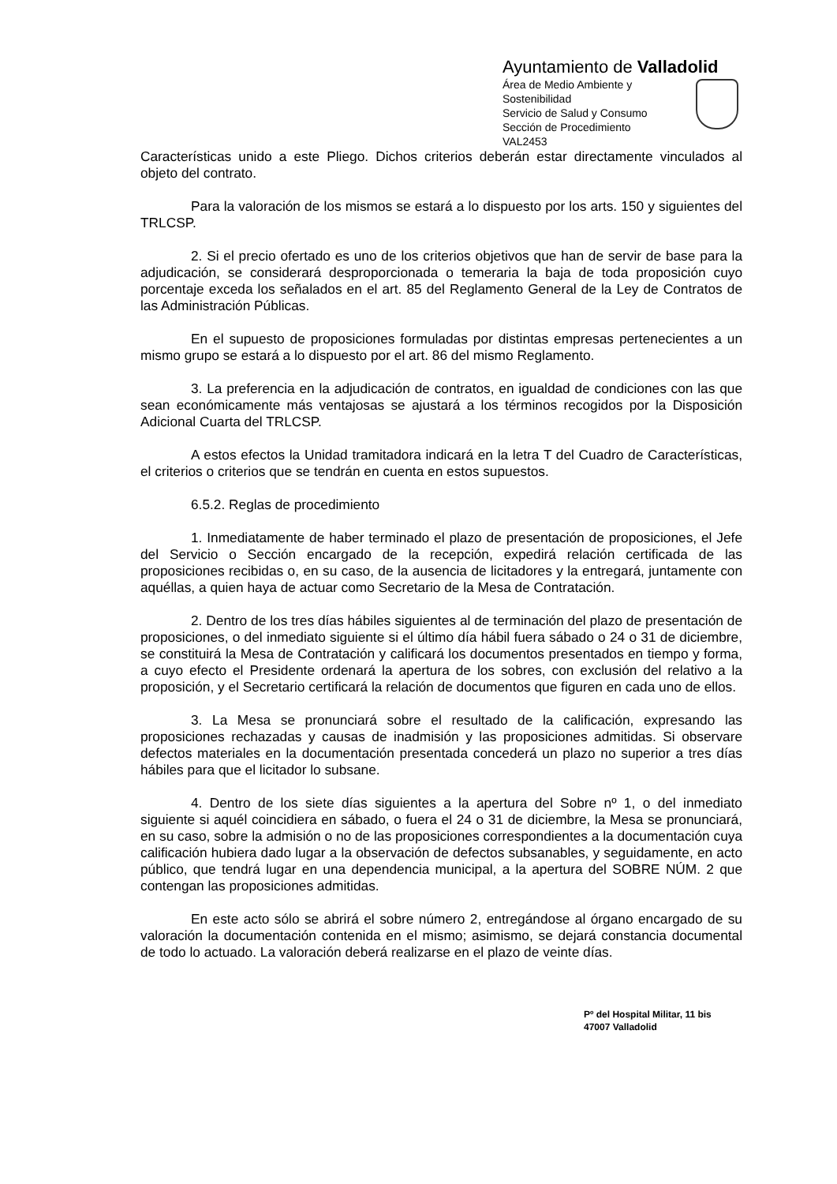Ayuntamiento de Valladolid
Área de Medio Ambiente y Sostenibilidad
Servicio de Salud y Consumo
Sección de Procedimiento
VAL2453
Características unido a este Pliego. Dichos criterios deberán estar directamente vinculados al objeto del contrato.
Para la valoración de los mismos se estará a lo dispuesto por los arts. 150 y siguientes del TRLCSP.
2. Si el precio ofertado es uno de los criterios objetivos que han de servir de base para la adjudicación, se considerará desproporcionada o temeraria la baja de toda proposición cuyo porcentaje exceda los señalados en el art. 85 del Reglamento General de la Ley de Contratos de las Administración Públicas.
En el supuesto de proposiciones formuladas por distintas empresas pertenecientes a un mismo grupo se estará a lo dispuesto por el art. 86 del mismo Reglamento.
3. La preferencia en la adjudicación de contratos, en igualdad de condiciones con las que sean económicamente más ventajosas se ajustará a los términos recogidos por la Disposición Adicional Cuarta del TRLCSP.
A estos efectos la Unidad tramitadora indicará en la letra T del Cuadro de Características, el criterios o criterios que se tendrán en cuenta en estos supuestos.
6.5.2. Reglas de procedimiento
1. Inmediatamente de haber terminado el plazo de presentación de proposiciones, el Jefe del Servicio o Sección encargado de la recepción, expedirá relación certificada de las proposiciones recibidas o, en su caso, de la ausencia de licitadores y la entregará, juntamente con aquéllas, a quien haya de actuar como Secretario de la Mesa de Contratación.
2. Dentro de los tres días hábiles siguientes al de terminación del plazo de presentación de proposiciones, o del inmediato siguiente si el último día hábil fuera sábado o 24 o 31 de diciembre, se constituirá la Mesa de Contratación y calificará los documentos presentados en tiempo y forma, a cuyo efecto el Presidente ordenará la apertura de los sobres, con exclusión del relativo a la proposición, y el Secretario certificará la relación de documentos que figuren en cada uno de ellos.
3. La Mesa se pronunciará sobre el resultado de la calificación, expresando las proposiciones rechazadas y causas de inadmisión y las proposiciones admitidas. Si observare defectos materiales en la documentación presentada concederá un plazo no superior a tres días hábiles para que el licitador lo subsane.
4. Dentro de los siete días siguientes a la apertura del Sobre nº 1, o del inmediato siguiente si aquél coincidiera en sábado, o fuera el 24 o 31 de diciembre, la Mesa se pronunciará, en su caso, sobre la admisión o no de las proposiciones correspondientes a la documentación cuya calificación hubiera dado lugar a la observación de defectos subsanables, y seguidamente, en acto público, que tendrá lugar en una dependencia municipal, a la apertura del SOBRE NÚM. 2 que contengan las proposiciones admitidas.
En este acto sólo se abrirá el sobre número 2, entregándose al órgano encargado de su valoración la documentación contenida en el mismo; asimismo, se dejará constancia documental de todo lo actuado. La valoración deberá realizarse en el plazo de veinte días.
Pº del Hospital Militar, 11 bis
47007 Valladolid